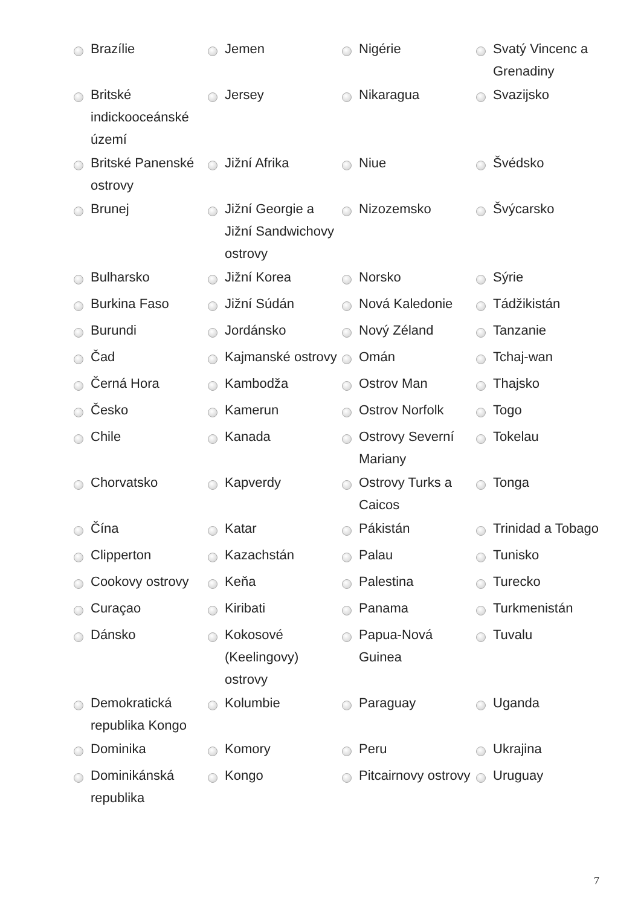| | Brazílie | | Jemen | | Nigérie | | Svatý Vincenc a Grenadiny |
| | Britské indickooceánské území | | Jersey | | Nikaragua | | Svazijsko |
| | Britské Panenské ostrovy | | Jižní Afrika | | Niue | | Švédsko |
| | Brunej | | Jižní Georgie a Jižní Sandwichovy ostrovy | | Nizozemsko | | Švýcarsko |
| | Bulharsko | | Jižní Korea | | Norsko | | Sýrie |
| | Burkina Faso | | Jižní Súdán | | Nová Kaledonie | | Tádžikistán |
| | Burundi | | Jordánsko | | Nový Zéland | | Tanzanie |
| | Čad | | Kajmanské ostrovy | | Omán | | Tchaj-wan |
| | Černá Hora | | Kambodža | | Ostrov Man | | Thajsko |
| | Česko | | Kamerun | | Ostrov Norfolk | | Togo |
| | Chile | | Kanada | | Ostrovy Severní Mariany | | Tokelau |
| | Chorvatsko | | Kapverdy | | Ostrovy Turks a Caicos | | Tonga |
| | Čína | | Katar | | Pákistán | | Trinidad a Tobago |
| | Clipperton | | Kazachstán | | Palau | | Tunisko |
| | Cookovy ostrovy | | Keňa | | Palestina | | Turecko |
| | Curaçao | | Kiribati | | Panama | | Turkmenistán |
| | Dánsko | | Kokosové (Keelingovy) ostrovy | | Papua-Nová Guinea | | Tuvalu |
| | Demokratická republika Kongo | | Kolumbie | | Paraguay | | Uganda |
| | Dominika | | Komory | | Peru | | Ukrajina |
| | Dominikánská republika | | Kongo | | Pitcairnovy ostrovy | | Uruguay |
7